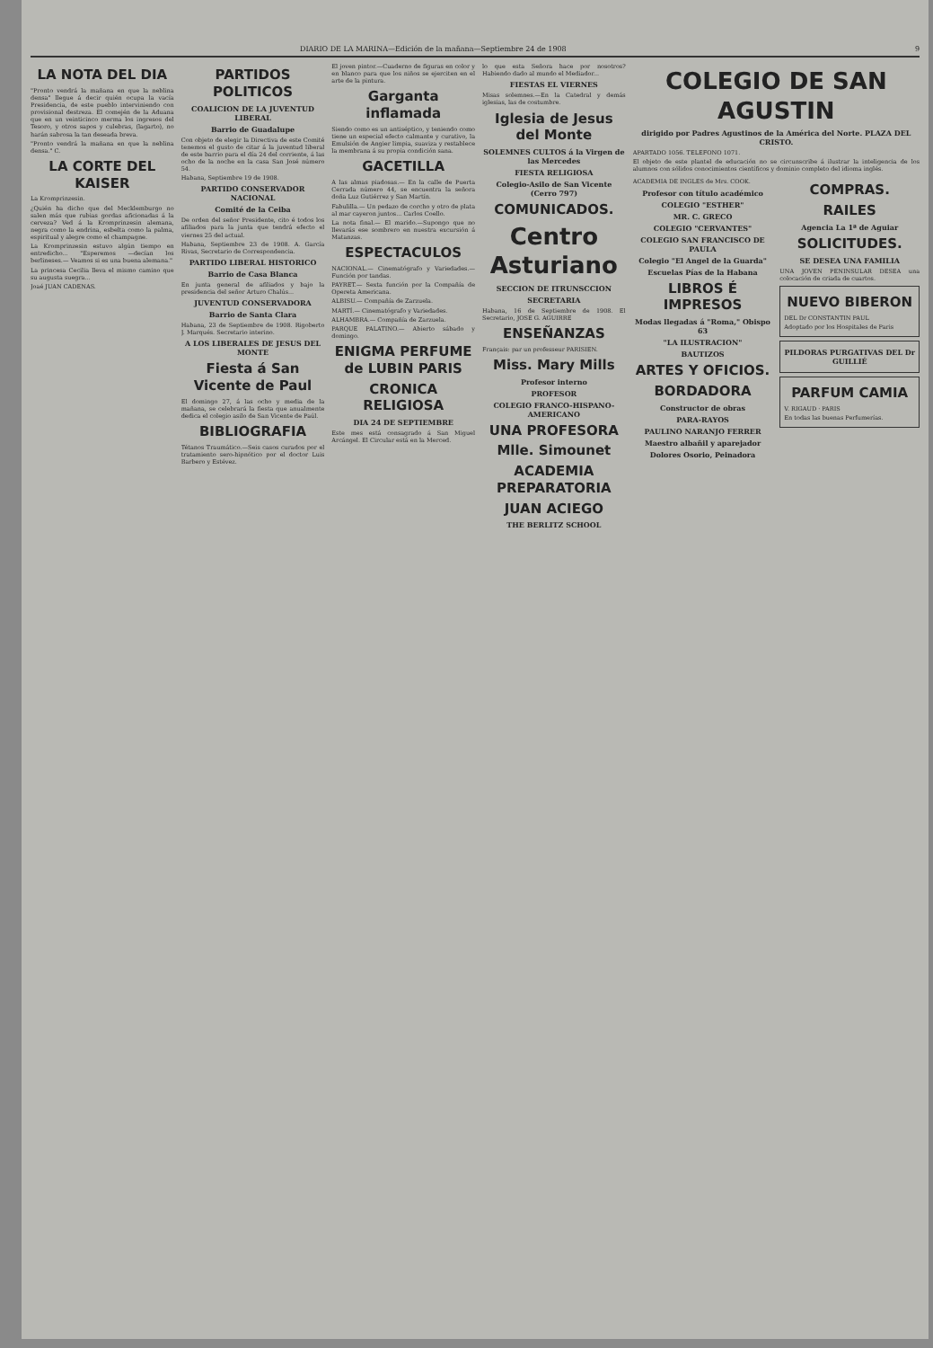DIARIO DE LA MARINA—Edición de la mañana—Septiembre 24 de 1908 9
LA NOTA DEL DIA
"Pronto vendrá la mañana en que la neblina densa" llegue á decir quién ocupa la vacía Presidencia, de este pueblo interviniendo con provisional destreza. El comején de la Aduana que en un veinticinco merma los ingresos del Tesoro, y otros sapos y culebras, (lagarto), no harán sabrosa la tan deseada breva.
"Pronto vendrá la mañana en que la neblina densa." C.
LA CORTE DEL KAISER
La Kromprinzesin.
¿Quién ha dicho que del Mecklemburgo no salen más que rubias gordas aficionadas á la cerveza? Ved á la Kromprinzesin alemana, negra como la endrina, esbelta como la palma, espiritual y alegre como el champagne.
La Kromprinzesin estuvo algún tiempo en entredicho... "Esperemos —decían los berlineses.— Veamos si es una buena alemana."
La princesa Cecilia lleva el mismo camino que su augusta suegra...
Joaé JUAN CADENAS.
PARTIDOS POLITICOS
COALICION DE LA JUVENTUD LIBERAL
Barrio de Guadalupe
Con objeto de elegir la Directiva de este Comité tenemos el gusto de citar á la juventud liberal de este barrio para el día 24 del corriente, á las ocho de la noche en la casa San José número 54.
Habana, Septiembre 19 de 1908.
PARTIDO CONSERVADOR NACIONAL
Comité de la Ceiba
De orden del señor Presidente, cito é todos los afiliados para la junta que tendrá efecto el viernes 25 del actual.
Habana, Septiembre 23 de 1908. A. García Rivas, Secretario de Correspondencia.
PARTIDO LIBERAL HISTORICO
Barrio de Casa Blanca
En junta general de afiliados y bajo la presidencia del señor Arturo Chalús...
JUVENTUD CONSERVADORA
Barrio de Santa Clara
Habana, 23 de Septiembre de 1908. Rigoberto J. Marqués. Secretario interino.
A LOS LIBERALES DE JESUS DEL MONTE
Fiesta á San Vicente de Paul
El domingo 27, á las ocho y media de la mañana, se celebrará la fiesta que anualmente dedica el colegio asilo de San Vicente de Paúl.
BIBLIOGRAFIA
Tétanos Traumático.—Seis casos curados por el tratamiento sero-hipnótico por el doctor Luis Barbero y Estévez.
El joven pintor.—Cuaderno de figuras en color y en blanco para que los niños se ejerciten en el arte de la pintura.
Garganta inflamada
Siendo como es un antiséptico, y teniendo como tiene un especial efecto calmante y curativo, la Emulsión de Angier limpia, suaviza y restablece la membrana á su propia condición sana.
GACETILLA
A las almas piadosas.— En la calle de Puerta Cerrada número 44, se encuentra la señora doña Luz Gutiérrez y San Martín.
Fabulilla.— Un pedazo de corcho y otro de plata al mar cayeron juntos... Carlos Coello.
La nota final.— El marido.—Supongo que no llevarás ese sombrero en nuestra excursión á Matanzas.
ESPECTACULOS
NACIONAL.— Cinematógrafo y Variedades.—Función por tandas.
PAYRET.— Sexta función por la Compañía de Opereta Americana.
ALBISU.— Compañía de Zarzuela.
MARTÍ.— Cinematógrafo y Variedades.
ALHAMBRA.— Compañía de Zarzuela.
PARQUE PALATINO.— Abierto sábado y domingo.
ENIGMA PERFUME de LUBIN PARIS
CRONICA RELIGIOSA
DIA 24 DE SEPTIEMBRE
Este mes está consagrado á San Miguel Arcángel. El Circular está en la Merced.
lo que esta Señora hace por nosotros? Habiendo dado al mundo el Mediador...
FIESTAS EL VIERNES
Misas solemnes.—En la Catedral y demás iglesias, las de costumbre.
Iglesia de Jesus del Monte
SOLEMNES CULTOS á la Virgen de las Mercedes
FIESTA RELIGIOSA
Colegio-Asilo de San Vicente (Cerro 797)
COMUNICADOS.
Centro Asturiano
SECCION DE ITRUNSCCION
SECRETARIA
Habana, 16 de Septiembre de 1908. El Secretario, JOSE G. AGUIRRE
ENSEÑANZAS
Français: par un professeur PARISIEN.
Miss. Mary Mills
Profesor interno
PROFESOR
COLEGIO FRANCO-HISPANO-AMERICANO
UNA PROFESORA
Mlle. Simounet
ACADEMIA PREPARATORIA
JUAN ACIEGO
THE BERLITZ SCHOOL
COLEGIO DE SAN AGUSTIN
dirigido por Padres Agustinos de la América del Norte. PLAZA DEL CRISTO.
APARTADO 1056. TELEFONO 1071.
El objeto de este plantel de educación no se circunscribe á ilustrar la inteligencia de los alumnos con sólidos conocimientos científicos y dominio completo del idioma inglés.
ACADEMIA DE INGLES de Mrs. COOK.
Profesor con título académico
COLEGIO "ESTHER"
MR. C. GRECO
COLEGIO "CERVANTES"
COLEGIO SAN FRANCISCO DE PAULA
Colegio "El Angel de la Guarda"
Escuelas Pías de la Habana
LIBROS É IMPRESOS
Modas llegadas á "Roma," Obispo 63
"LA ILUSTRACION"
BAUTIZOS
ARTES Y OFICIOS.
BORDADORA
Constructor de obras
PARA-RAYOS
PAULINO NARANJO FERRER
Maestro albañil y aparejador
Dolores Osorio, Peinadora
COMPRAS.
RAILES
Agencia La 1ª de Aguiar
SOLICITUDES.
SE DESEA UNA FAMILIA
UNA JOVEN PENINSULAR DESEA una colocación de criada de cuartos.
NUEVO BIBERON
DEL Dr CONSTANTIN PAUL
Adoptado por los Hospitales de Paris
PILDORAS PURGATIVAS DEL Dr GUILLIÉ
PARFUM CAMIA
V. RIGAUD · PARIS
En todas las buenas Perfumerías.